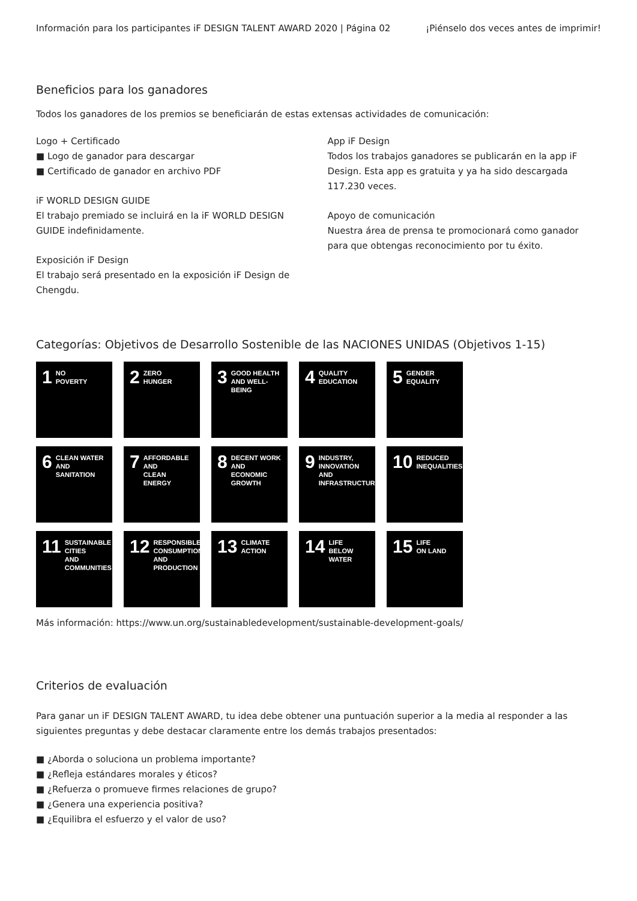Información para los participantes iF DESIGN TALENT AWARD 2020 | Página 02 ¡Piénselo dos veces antes de imprimir!
Beneficios para los ganadores
Todos los ganadores de los premios se beneficiarán de estas extensas actividades de comunicación:
Logo + Certificado
■ Logo de ganador para descargar
■ Certificado de ganador en archivo PDF
iF WORLD DESIGN GUIDE
El trabajo premiado se incluirá en la iF WORLD DESIGN GUIDE indefinidamente.
Exposición iF Design
El trabajo será presentado en la exposición iF Design de Chengdu.
App iF Design
Todos los trabajos ganadores se publicarán en la app iF Design. Esta app es gratuita y ya ha sido descargada 117.230 veces.
Apoyo de comunicación
Nuestra área de prensa te promocionará como ganador para que obtengas reconocimiento por tu éxito.
Categorías: Objetivos de Desarrollo Sostenible de las NACIONES UNIDAS (Objetivos 1-15)
1 NO
POVERTY
2 ZERO
HUNGER
3 GOOD HEALTH
AND WELL-BEING
4 QUALITY
EDUCATION
5 GENDER
EQUALITY
6 CLEAN WATER
AND SANITATION
7 AFFORDABLE AND
CLEAN ENERGY
8 DECENT WORK AND
ECONOMIC GROWTH
9 INDUSTRY, INNOVATION
AND INFRASTRUCTURE
10 REDUCED
INEQUALITIES
11 SUSTAINABLE CITIES
AND COMMUNITIES
12 RESPONSIBLE
CONSUMPTION
AND PRODUCTION
13 CLIMATE
ACTION
14 LIFE
BELOW WATER
15 LIFE
ON LAND
Más información: https://www.un.org/sustainabledevelopment/sustainable-development-goals/
Criterios de evaluación
Para ganar un iF DESIGN TALENT AWARD, tu idea debe obtener una puntuación superior a la media al responder a las siguientes preguntas y debe destacar claramente entre los demás trabajos presentados:
■ ¿Aborda o soluciona un problema importante?
■ ¿Refleja estándares morales y éticos?
■ ¿Refuerza o promueve firmes relaciones de grupo?
■ ¿Genera una experiencia positiva?
■ ¿Equilibra el esfuerzo y el valor de uso?